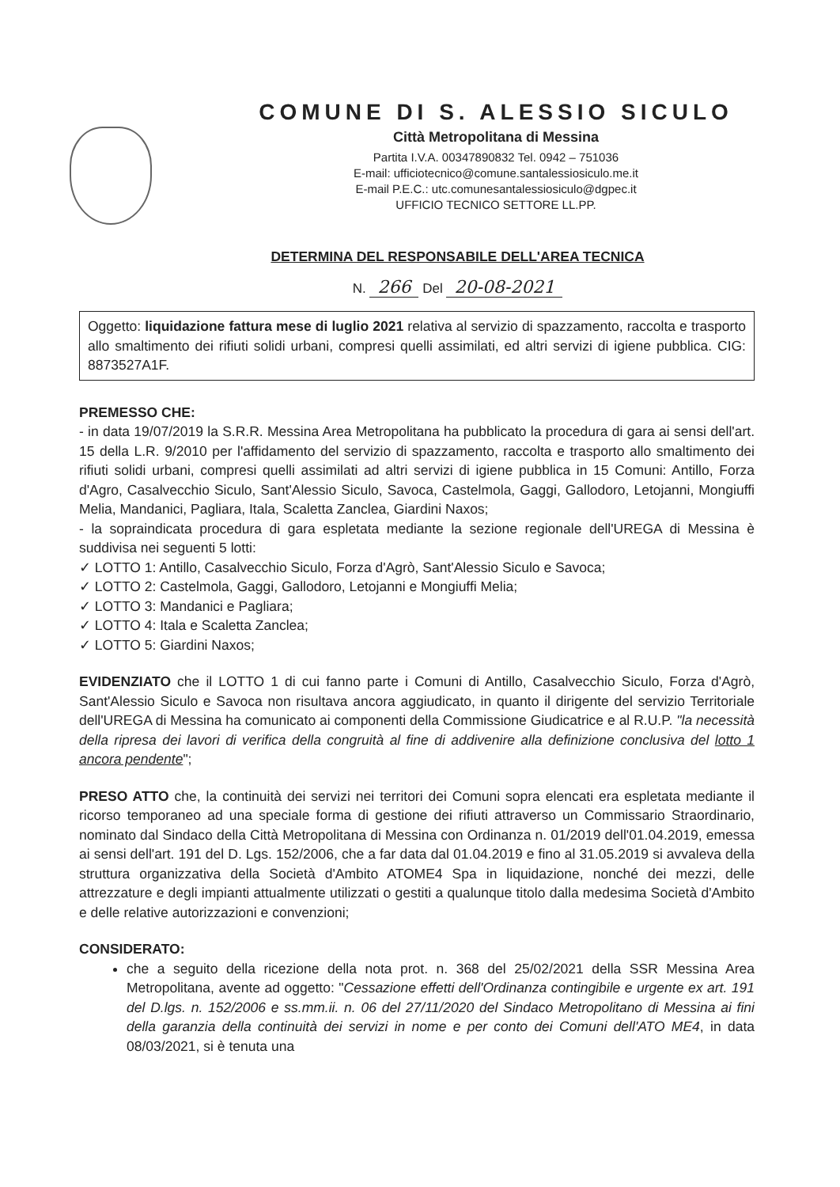COMUNE DI S. ALESSIO SICULO
Città Metropolitana di Messina
Partita I.V.A. 00347890832 Tel. 0942 – 751036
E-mail: ufficiotecnico@comune.santalessiosiculo.me.it
E-mail P.E.C.: utc.comunesantalessiosiculo@dgpec.it
UFFICIO TECNICO SETTORE LL.PP.
DETERMINA DEL RESPONSABILE DELL'AREA TECNICA
N. 266 Del 20-08-2021
Oggetto: liquidazione fattura mese di luglio 2021 relativa al servizio di spazzamento, raccolta e trasporto allo smaltimento dei rifiuti solidi urbani, compresi quelli assimilati, ed altri servizi di igiene pubblica. CIG: 8873527A1F.
PREMESSO CHE:
- in data 19/07/2019 la S.R.R. Messina Area Metropolitana ha pubblicato la procedura di gara ai sensi dell'art. 15 della L.R. 9/2010 per l'affidamento del servizio di spazzamento, raccolta e trasporto allo smaltimento dei rifiuti solidi urbani, compresi quelli assimilati ad altri servizi di igiene pubblica in 15 Comuni: Antillo, Forza d'Agro, Casalvecchio Siculo, Sant'Alessio Siculo, Savoca, Castelmola, Gaggi, Gallodoro, Letojanni, Mongiuffi Melia, Mandanici, Pagliara, Itala, Scaletta Zanclea, Giardini Naxos;
- la sopraindicata procedura di gara espletata mediante la sezione regionale dell'UREGA di Messina è suddivisa nei seguenti 5 lotti:
✓ LOTTO 1: Antillo, Casalvecchio Siculo, Forza d'Agrò, Sant'Alessio Siculo e Savoca;
✓ LOTTO 2: Castelmola, Gaggi, Gallodoro, Letojanni e Mongiuffi Melia;
✓ LOTTO 3: Mandanici e Pagliara;
✓ LOTTO 4: Itala e Scaletta Zanclea;
✓ LOTTO 5: Giardini Naxos;
EVIDENZIATO che il LOTTO 1 di cui fanno parte i Comuni di Antillo, Casalvecchio Siculo, Forza d'Agrò, Sant'Alessio Siculo e Savoca non risultava ancora aggiudicato, in quanto il dirigente del servizio Territoriale dell'UREGA di Messina ha comunicato ai componenti della Commissione Giudicatrice e al R.U.P. "la necessità della ripresa dei lavori di verifica della congruità al fine di addivenire alla definizione conclusiva del lotto 1 ancora pendente";
PRESO ATTO che, la continuità dei servizi nei territori dei Comuni sopra elencati era espletata mediante il ricorso temporaneo ad una speciale forma di gestione dei rifiuti attraverso un Commissario Straordinario, nominato dal Sindaco della Città Metropolitana di Messina con Ordinanza n. 01/2019 dell'01.04.2019, emessa ai sensi dell'art. 191 del D. Lgs. 152/2006, che a far data dal 01.04.2019 e fino al 31.05.2019 si avvaleva della struttura organizzativa della Società d'Ambito ATOME4 Spa in liquidazione, nonché dei mezzi, delle attrezzature e degli impianti attualmente utilizzati o gestiti a qualunque titolo dalla medesima Società d'Ambito e delle relative autorizzazioni e convenzioni;
CONSIDERATO:
che a seguito della ricezione della nota prot. n. 368 del 25/02/2021 della SSR Messina Area Metropolitana, avente ad oggetto: "Cessazione effetti dell'Ordinanza contingibile e urgente ex art. 191 del D.lgs. n. 152/2006 e ss.mm.ii. n. 06 del 27/11/2020 del Sindaco Metropolitano di Messina ai fini della garanzia della continuità dei servizi in nome e per conto dei Comuni dell'ATO ME4, in data 08/03/2021, si è tenuta una